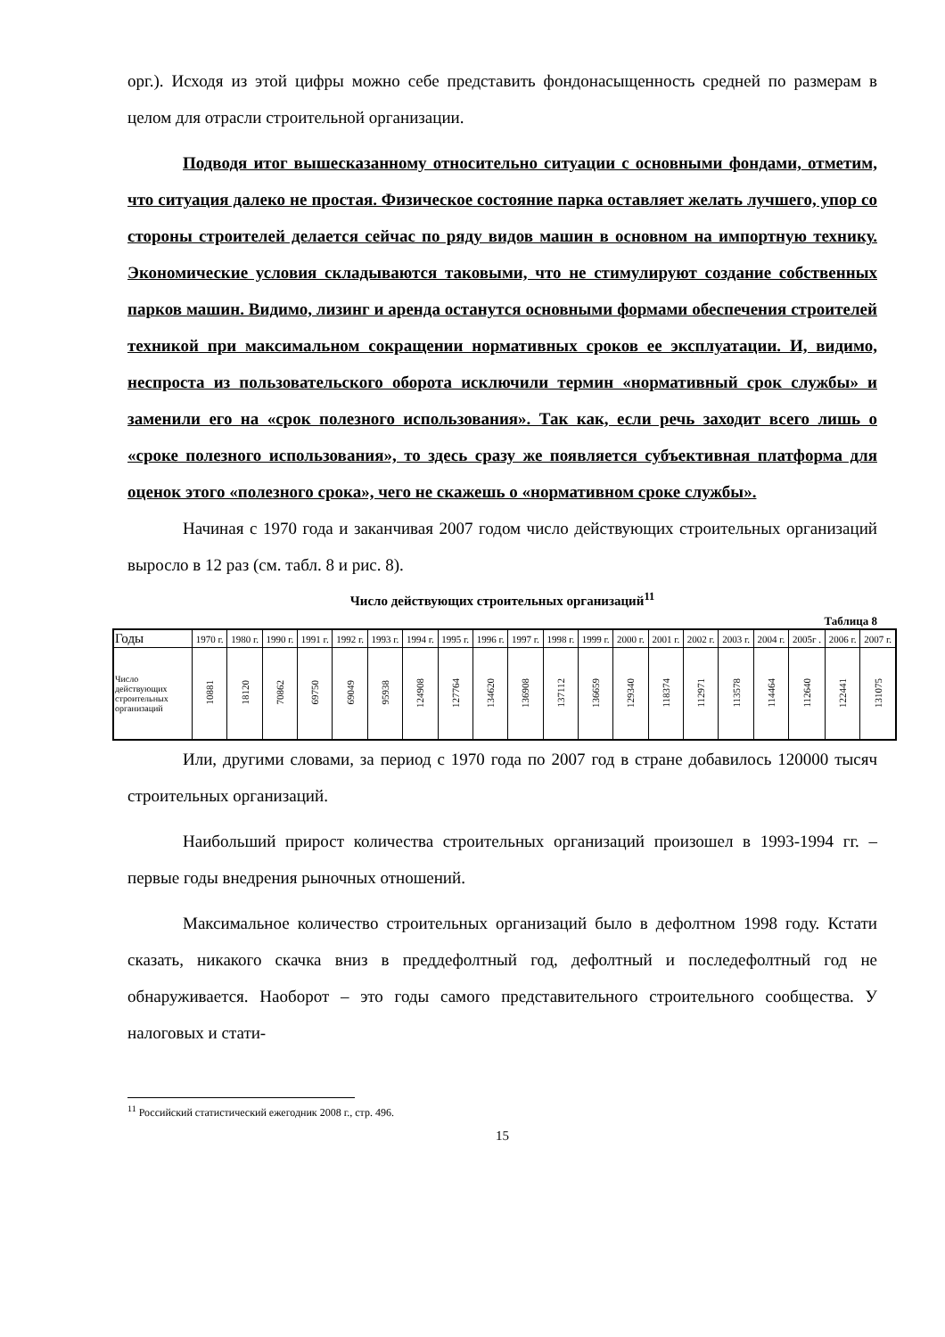орг.). Исходя из этой цифры можно себе представить фондонасыщенность средней по размерам в целом для отрасли строительной организации.
Подводя итог вышесказанному относительно ситуации с основными фондами, отметим, что ситуация далеко не простая. Физическое состояние парка оставляет желать лучшего, упор со стороны строителей делается сейчас по ряду видов машин в основном на импортную технику. Экономические условия складываются таковыми, что не стимулируют создание собственных парков машин. Видимо, лизинг и аренда останутся основными формами обеспечения строителей техникой при максимальном сокращении нормативных сроков ее эксплуатации. И, видимо, неспроста из пользовательского оборота исключили термин «нормативный срок службы» и заменили его на «срок полезного использования». Так как, если речь заходит всего лишь о «сроке полезного использования», то здесь сразу же появляется субъективная платформа для оценок этого «полезного срока», чего не скажешь о «нормативном сроке службы».
Начиная с 1970 года и заканчивая 2007 годом число действующих строительных организаций выросло в 12 раз (см. табл. 8 и рис. 8).
Число действующих строительных организаций<sup>11</sup>
Таблица 8
| Годы | 1970 г. | 1980 г. | 1990 г. | 1991 г. | 1992 г. | 1993 г. | 1994 г. | 1995 г. | 1996 г. | 1997 г. | 1998 г. | 1999 г. | 2000 г. | 2001 г. | 2002 г. | 2003 г. | 2004 г. | 2005г . | 2006 г. | 2007 г. |
| --- | --- | --- | --- | --- | --- | --- | --- | --- | --- | --- | --- | --- | --- | --- | --- | --- | --- | --- | --- | --- |
| Число действующих строительных организаций | 10881 | 18120 | 70862 | 69750 | 69049 | 95938 | 124908 | 127764 | 134620 | 136908 | 137112 | 136659 | 129340 | 118374 | 112971 | 113578 | 114464 | 112640 | 122441 | 131075 |
Или, другими словами, за период с 1970 года по 2007 год в стране добавилось 120000 тысяч строительных организаций.
Наибольший прирост количества строительных организаций произошел в 1993-1994 гг. – первые годы внедрения рыночных отношений.
Максимальное количество строительных организаций было в дефолтном 1998 году. Кстати сказать, никакого скачка вниз в преддефолтный год, дефолтный и последефолтный год не обнаруживается. Наоборот – это годы самого представительного строительного сообщества. У налоговых и стати-
<sup>11</sup> Российский статистический ежегодник 2008 г., стр. 496.
15